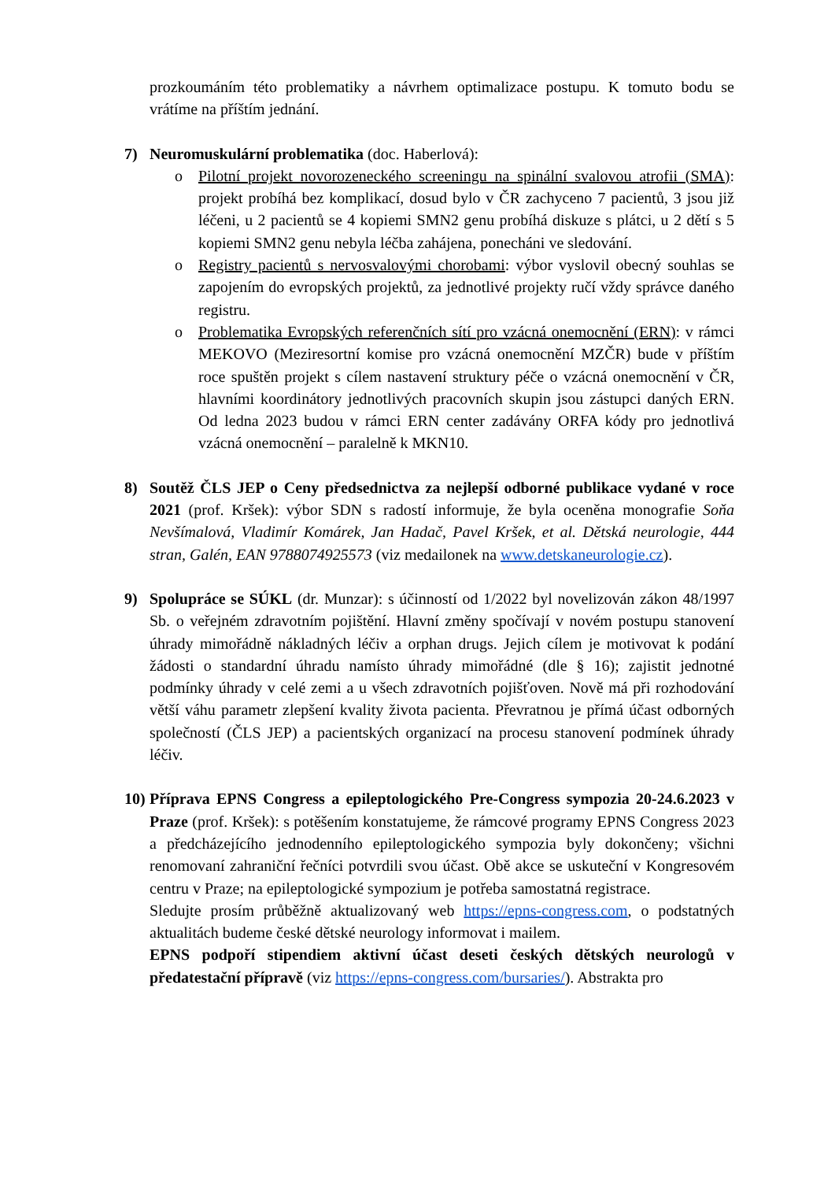prozkoumáním této problematiky a návrhem optimalizace postupu. K tomuto bodu se vrátíme na příštím jednání.
7) Neuromuskulární problematika (doc. Haberlová):
o Pilotní projekt novorozeneckého screeningu na spinální svalovou atrofii (SMA): projekt probíhá bez komplikací, dosud bylo v ČR zachyceno 7 pacientů, 3 jsou již léčeni, u 2 pacientů se 4 kopiemi SMN2 genu probíhá diskuze s plátci, u 2 dětí s 5 kopiemi SMN2 genu nebyla léčba zahájena, ponecháni ve sledování.
o Registry pacientů s nervosvalovými chorobami: výbor vyslovil obecný souhlas se zapojením do evropských projektů, za jednotlivé projekty ručí vždy správce daného registru.
o Problematika Evropských referenčních sítí pro vzácná onemocnění (ERN): v rámci MEKOVO (Meziresortní komise pro vzácná onemocnění MZČR) bude v příštím roce spuštěn projekt s cílem nastavení struktury péče o vzácná onemocnění v ČR, hlavními koordinátory jednotlivých pracovních skupin jsou zástupci daných ERN. Od ledna 2023 budou v rámci ERN center zadávány ORFA kódy pro jednotlivá vzácná onemocnění – paralelně k MKN10.
8) Soutěž ČLS JEP o Ceny předsednictva za nejlepší odborné publikace vydané v roce 2021 (prof. Kršek): výbor SDN s radostí informuje, že byla oceněna monografie Soňa Nevšímalová, Vladimír Komárek, Jan Hadač, Pavel Kršek, et al. Dětská neurologie, 444 stran, Galén, EAN 9788074925573 (viz medailonek na www.detskaneurologie.cz).
9) Spolupráce se SÚKL (dr. Munzar): s účinností od 1/2022 byl novelizován zákon 48/1997 Sb. o veřejném zdravotním pojištění. Hlavní změny spočívají v novém postupu stanovení úhrady mimořádně nákladných léčiv a orphan drugs. Jejich cílem je motivovat k podání žádosti o standardní úhradu namísto úhrady mimořádné (dle § 16); zajistit jednotné podmínky úhrady v celé zemi a u všech zdravotních pojišťoven. Nově má při rozhodování větší váhu parametr zlepšení kvality života pacienta. Převratnou je přímá účast odborných společností (ČLS JEP) a pacientských organizací na procesu stanovení podmínek úhrady léčiv.
10)
Příprava EPNS Congress a epileptologického Pre-Congress sympozia 20-24.6.2023 v Praze (prof. Kršek): s potěšením konstatujeme, že rámcové programy EPNS Congress 2023 a předcházejícího jednodenního epileptologického sympozia byly dokončeny; všichni renomovaní zahraniční řečníci potvrdili svou účast. Obě akce se uskuteční v Kongresovém centru v Praze; na epileptologické sympozium je potřeba samostatná registrace.
Sledujte prosím průběžně aktualizovaný web https://epns-congress.com, o podstatných aktualitách budeme české dětské neurology informovat i mailem.
EPNS podpoří stipendiem aktivní účast deseti českých dětských neurologů v předatestační přípravě (viz https://epns-congress.com/bursaries/). Abstrakta pro